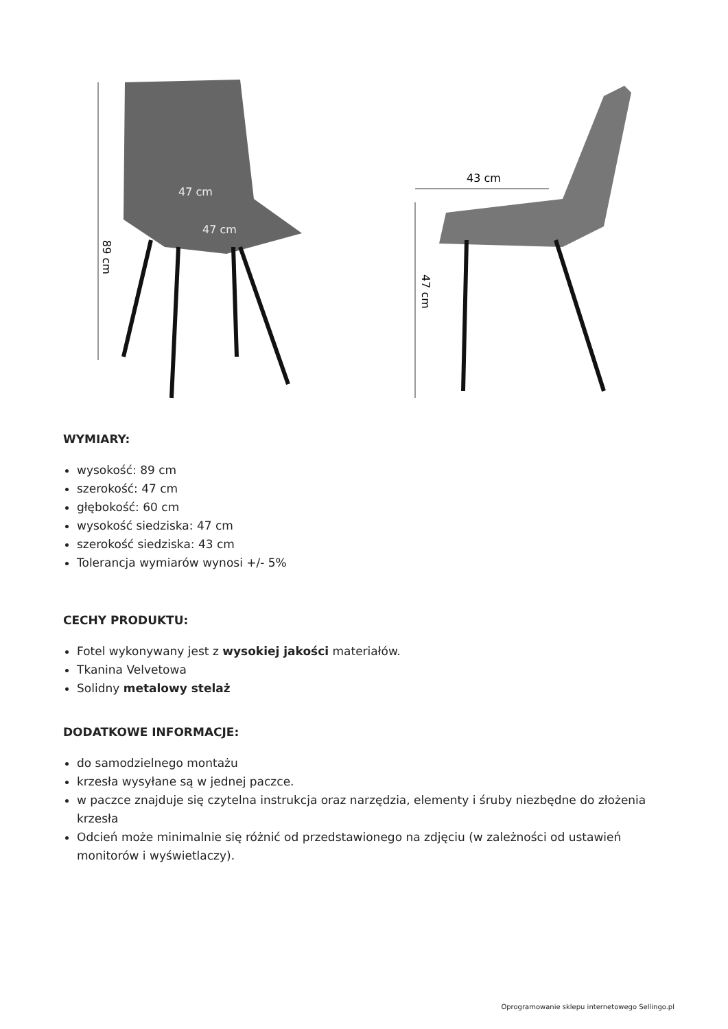89 cm
47 cm
47 cm
43 cm
47 cm
WYMIARY:
wysokość: 89 cm
szerokość: 47 cm
głębokość: 60 cm
wysokość siedziska: 47 cm
szerokość siedziska: 43 cm
Tolerancja wymiarów wynosi +/- 5%
CECHY PRODUKTU:
Fotel wykonywany jest z wysokiej jakości materiałów.
Tkanina Velvetowa
Solidny metalowy stelaż
DODATKOWE INFORMACJE:
do samodzielnego montażu
krzesła wysyłane są w jednej paczce.
w paczce znajduje się czytelna instrukcja oraz narzędzia, elementy i śruby niezbędne do złożenia krzesła
Odcień może minimalnie się różnić od przedstawionego na zdjęciu (w zależności od ustawień monitorów i wyświetlaczy).
Oprogramowanie sklepu internetowego Sellingo.pl